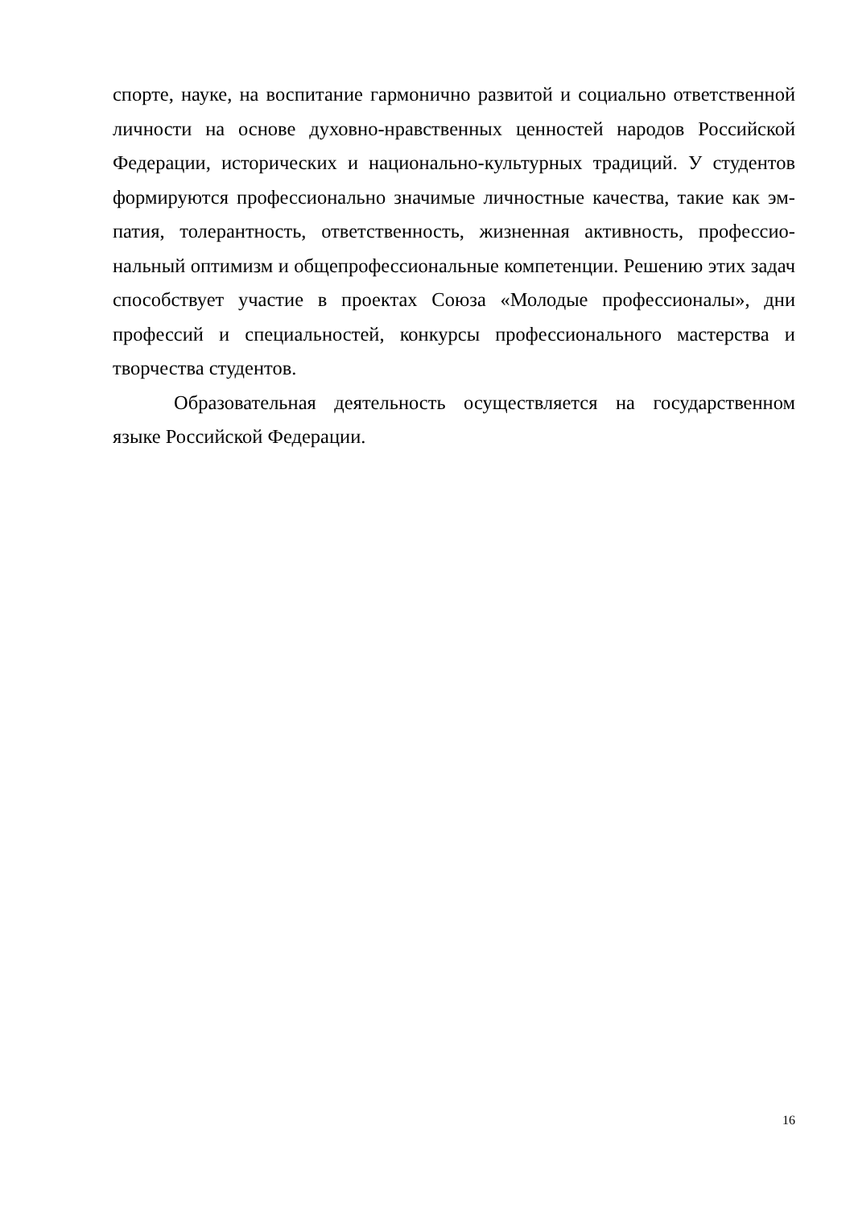спорте, науке, на воспитание гармонично развитой и социально ответственной личности на основе духовно-нравственных ценностей народов Российской Федерации, исторических и национально-культурных традиций. У студентов формируются профессионально значимые личностные качества, такие как эм­патия, толерантность, ответственность, жизненная активность, профессио­нальный оптимизм и общепрофессиональные компетенции. Решению этих за­дач способствует участие в проектах Союза «Молодые профессионалы», дни профессий и специальностей, конкурсы профессионального мастерства и творчества студентов.
Образовательная деятельность осуществляется на государственном языке Российской Федерации.
16